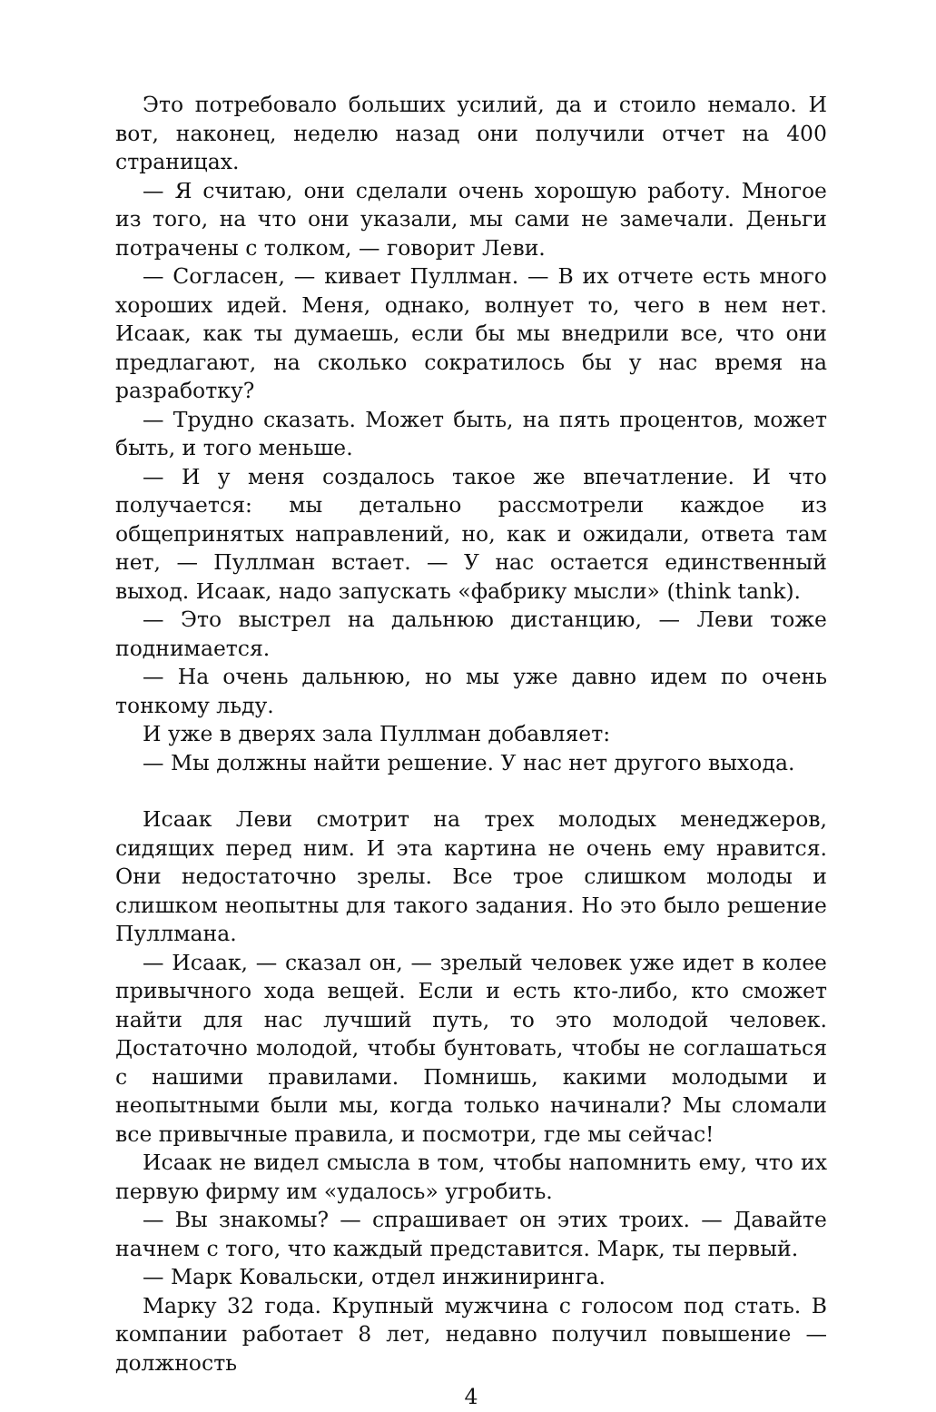Это потребовало больших усилий, да и стоило немало. И вот, наконец, неделю назад они получили отчет на 400 страницах.
— Я считаю, они сделали очень хорошую работу. Многое из того, на что они указали, мы сами не замечали. Деньги потрачены с толком, — говорит Леви.
— Согласен, — кивает Пуллман. — В их отчете есть много хороших идей. Меня, однако, волнует то, чего в нем нет. Исаак, как ты думаешь, если бы мы внедрили все, что они предлагают, на сколько сократилось бы у нас время на разработку?
— Трудно сказать. Может быть, на пять процентов, может быть, и того меньше.
— И у меня создалось такое же впечатление. И что получается: мы детально рассмотрели каждое из общепринятых направлений, но, как и ожидали, ответа там нет, — Пуллман встает. — У нас остается единственный выход. Исаак, надо запускать «фабрику мысли» (think tank).
— Это выстрел на дальнюю дистанцию, — Леви тоже поднимается.
— На очень дальнюю, но мы уже давно идем по очень тонкому льду.
И уже в дверях зала Пуллман добавляет:
— Мы должны найти решение. У нас нет другого выхода.
Исаак Леви смотрит на трех молодых менеджеров, сидящих перед ним. И эта картина не очень ему нравится. Они недостаточно зрелы. Все трое слишком молоды и слишком неопытны для такого задания. Но это было решение Пуллмана.
— Исаак, — сказал он, — зрелый человек уже идет в колее привычного хода вещей. Если и есть кто-либо, кто сможет найти для нас лучший путь, то это молодой человек. Достаточно молодой, чтобы бунтовать, чтобы не соглашаться с нашими правилами. Помнишь, какими молодыми и неопытными были мы, когда только начинали? Мы сломали все привычные правила, и посмотри, где мы сейчас!
Исаак не видел смысла в том, чтобы напомнить ему, что их первую фирму им «удалось» угробить.
— Вы знакомы? — спрашивает он этих троих. — Давайте начнем с того, что каждый представится. Марк, ты первый.
— Марк Ковальски, отдел инжиниринга.
Марку 32 года. Крупный мужчина с голосом под стать. В компании работает 8 лет, недавно получил повышение — должность
4